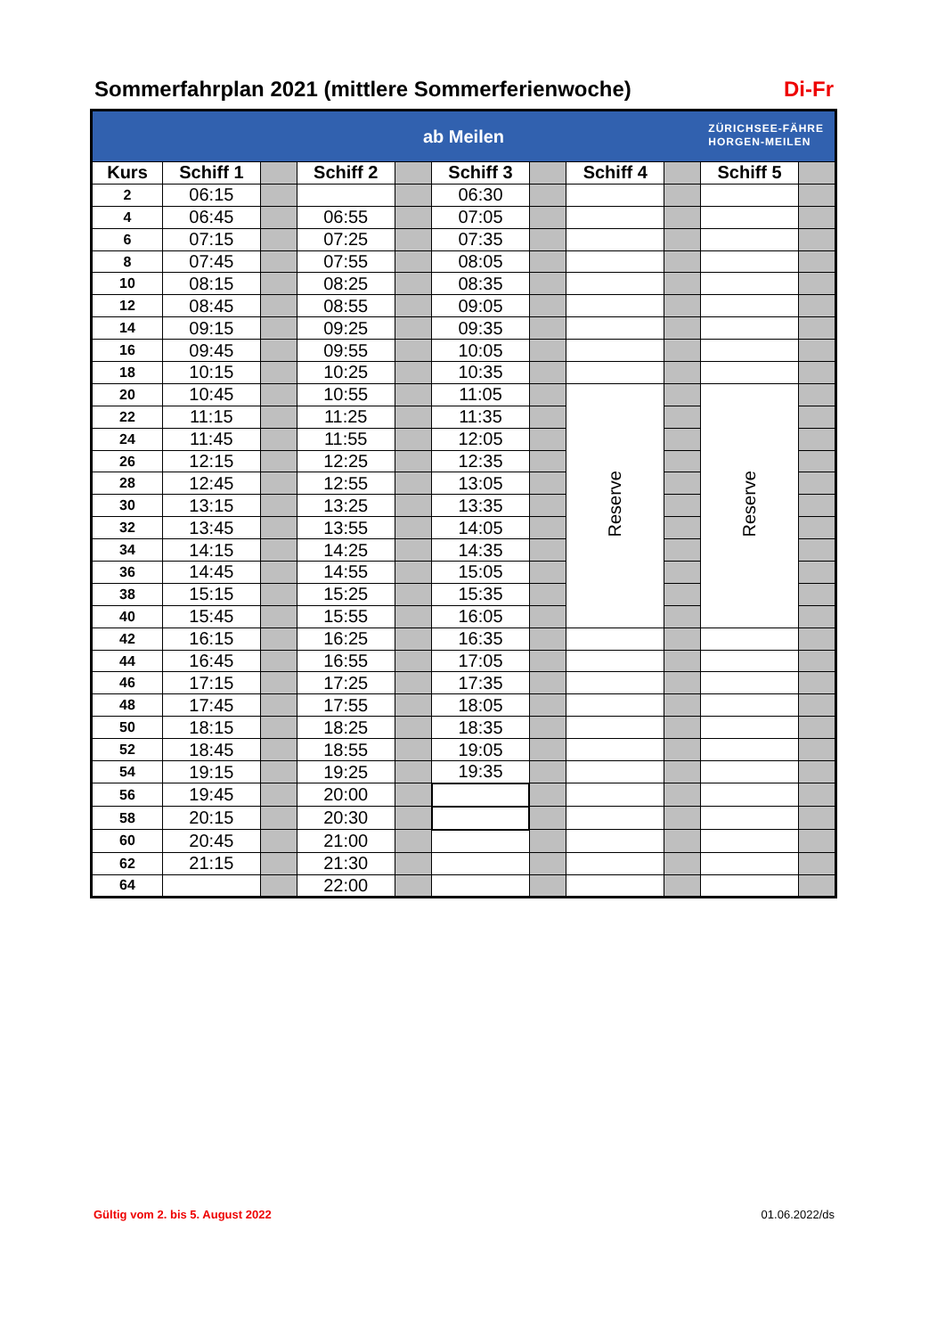Sommerfahrplan 2021 (mittlere Sommerferienwoche) Di-Fr
| ab Meilen ZÜRICHSEE-FÄHRE HORGEN-MEILEN | | | | | | | | | | |
| Kurs | Schiff 1 | | Schiff 2 | | Schiff 3 | | Schiff 4 | | Schiff 5 | |
| 2 | 06:15 | | | | 06:30 | | | | | |
| 4 | 06:45 | | 06:55 | | 07:05 | | | | | |
| 6 | 07:15 | | 07:25 | | 07:35 | | | | | |
| 8 | 07:45 | | 07:55 | | 08:05 | | | | | |
| 10 | 08:15 | | 08:25 | | 08:35 | | | | | |
| 12 | 08:45 | | 08:55 | | 09:05 | | | | | |
| 14 | 09:15 | | 09:25 | | 09:35 | | | | | |
| 16 | 09:45 | | 09:55 | | 10:05 | | | | | |
| 18 | 10:15 | | 10:25 | | 10:35 | | | | | |
| 20 | 10:45 | | 10:55 | | 11:05 | | Reserve | | Reserve | |
| 22 | 11:15 | | 11:25 | | 11:35 | | | | | |
| 24 | 11:45 | | 11:55 | | 12:05 | | | | | |
| 26 | 12:15 | | 12:25 | | 12:35 | | | | | |
| 28 | 12:45 | | 12:55 | | 13:05 | | | | | |
| 30 | 13:15 | | 13:25 | | 13:35 | | | | | |
| 32 | 13:45 | | 13:55 | | 14:05 | | | | | |
| 34 | 14:15 | | 14:25 | | 14:35 | | | | | |
| 36 | 14:45 | | 14:55 | | 15:05 | | | | | |
| 38 | 15:15 | | 15:25 | | 15:35 | | | | | |
| 40 | 15:45 | | 15:55 | | 16:05 | | | | | |
| 42 | 16:15 | | 16:25 | | 16:35 | | | | | |
| 44 | 16:45 | | 16:55 | | 17:05 | | | | | |
| 46 | 17:15 | | 17:25 | | 17:35 | | | | | |
| 48 | 17:45 | | 17:55 | | 18:05 | | | | | |
| 50 | 18:15 | | 18:25 | | 18:35 | | | | | |
| 52 | 18:45 | | 18:55 | | 19:05 | | | | | |
| 54 | 19:15 | | 19:25 | | 19:35 | | | | | |
| 56 | 19:45 | | 20:00 | | | | | | | |
| 58 | 20:15 | | 20:30 | | | | | | | |
| 60 | 20:45 | | 21:00 | | | | | | | |
| 62 | 21:15 | | 21:30 | | | | | | | |
| 64 | | | 22:00 | | | | | | | |
Gültig vom 2. bis 5. August 2022 01.06.2022/ds